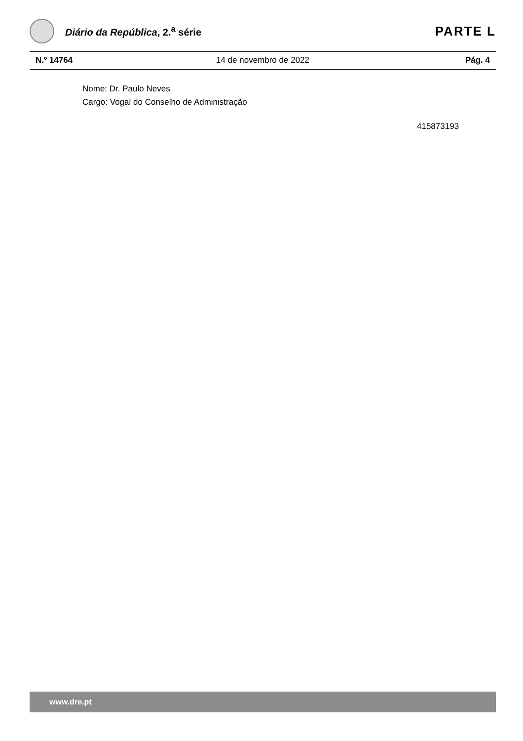Diário da República, 2.<sup>a</sup> série
PARTE L
N.º 14764 14 de novembro de 2022 Pág. 4
Nome: Dr. Paulo Neves
Cargo: Vogal do Conselho de Administração
415873193
www.dre.pt